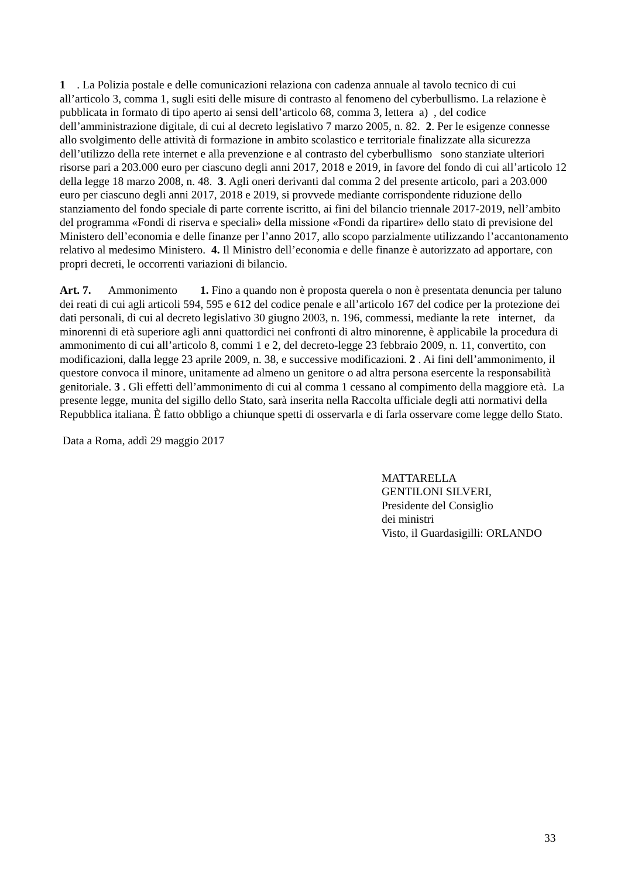1 . La Polizia postale e delle comunicazioni relaziona con cadenza annuale al tavolo tecnico di cui all’articolo 3, comma 1, sugli esiti delle misure di contrasto al fenomeno del cyberbullismo. La relazione è pubblicata in formato di tipo aperto ai sensi dell’articolo 68, comma 3, lettera a) , del codice dell’amministrazione digitale, di cui al decreto legislativo 7 marzo 2005, n. 82. 2. Per le esigenze connesse allo svolgimento delle attività di formazione in ambito scolastico e territoriale finalizzate alla sicurezza dell’utilizzo della rete internet e alla prevenzione e al contrasto del cyberbullismo sono stanziate ulteriori risorse pari a 203.000 euro per ciascuno degli anni 2017, 2018 e 2019, in favore del fondo di cui all’articolo 12 della legge 18 marzo 2008, n. 48. 3. Agli oneri derivanti dal comma 2 del presente articolo, pari a 203.000 euro per ciascuno degli anni 2017, 2018 e 2019, si provvede mediante corrispondente riduzione dello stanziamento del fondo speciale di parte corrente iscritto, ai fini del bilancio triennale 2017-2019, nell’ambito del programma «Fondi di riserva e speciali» della missione «Fondi da ripartire» dello stato di previsione del Ministero dell’economia e delle finanze per l’anno 2017, allo scopo parzialmente utilizzando l’accantonamento relativo al medesimo Ministero. 4. Il Ministro dell’economia e delle finanze è autorizzato ad apportare, con propri decreti, le occorrenti variazioni di bilancio.
Art. 7. Ammonimento 1. Fino a quando non è proposta querela o non è presentata denuncia per taluno dei reati di cui agli articoli 594, 595 e 612 del codice penale e all’articolo 167 del codice per la protezione dei dati personali, di cui al decreto legislativo 30 giugno 2003, n. 196, commessi, mediante la rete internet, da minorenni di età superiore agli anni quattordici nei confronti di altro minorenne, è applicabile la procedura di ammonimento di cui all’articolo 8, commi 1 e 2, del decreto-legge 23 febbraio 2009, n. 11, convertito, con modificazioni, dalla legge 23 aprile 2009, n. 38, e successive modificazioni. 2 . Ai fini dell’ammonimento, il questore convoca il minore, unitamente ad almeno un genitore o ad altra persona esercente la responsabilità genitoriale. 3 . Gli effetti dell’ammonimento di cui al comma 1 cessano al compimento della maggiore età. La presente legge, munita del sigillo dello Stato, sarà inserita nella Raccolta ufficiale degli atti normativi della Repubblica italiana. È fatto obbligo a chiunque spetti di osservarla e di farla osservare come legge dello Stato.
Data a Roma, addì 29 maggio 2017
MATTARELLA
GENTILONI SILVERI,
Presidente del Consiglio
dei ministri
Visto, il Guardasigilli: ORLANDO
33